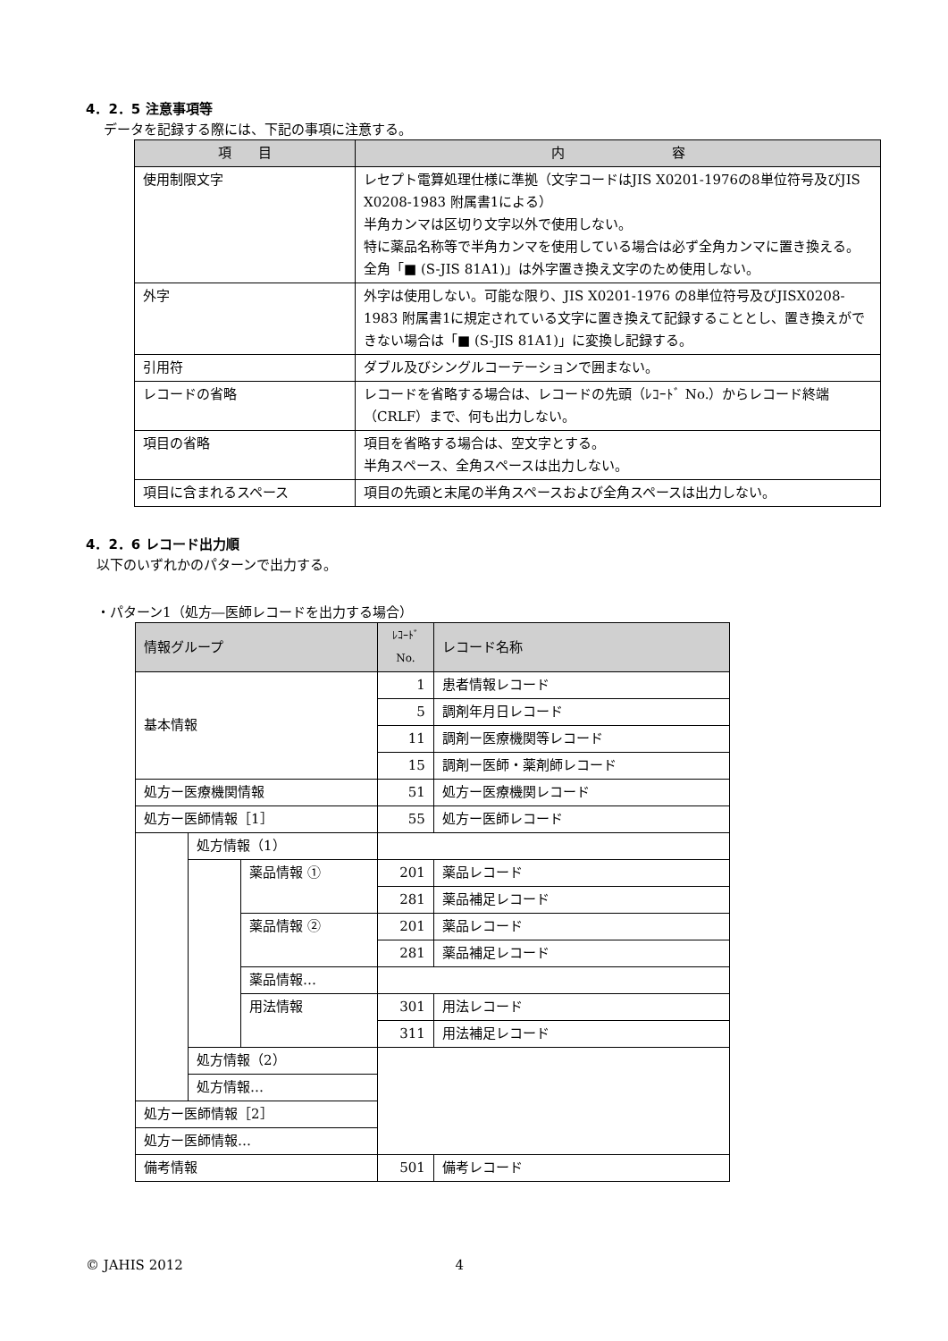4．2．5 注意事項等
データを記録する際には、下記の事項に注意する。
| 項 目 | 内 容 |
| --- | --- |
| 使用制限文字 | レセプト電算処理仕様に準拠（文字コードはJIS X0201-1976の8単位符号及びJIS X0208-1983 附属書1による） 半角カンマは区切り文字以外で使用しない。 特に薬品名称等で半角カンマを使用している場合は必ず全角カンマに置き換える。 全角「■ (S-JIS 81A1)」は外字置き換え文字のため使用しない。 |
| 外字 | 外字は使用しない。可能な限り、JIS X0201-1976 の8単位符号及びJISX0208-1983 附属書1に規定されている文字に置き換えて記録することとし、置き換えができない場合は「■ (S-JIS 81A1)」に変換し記録する。 |
| 引用符 | ダブル及びシングルコーテーションで囲まない。 |
| レコードの省略 | レコードを省略する場合は、レコードの先頭（ﾚｺｰﾄﾞ No.）からレコード終端（CRLF）まで、何も出力しない。 |
| 項目の省略 | 項目を省略する場合は、空文字とする。 半角スペース、全角スペースは出力しない。 |
| 項目に含まれるスペース | 項目の先頭と末尾の半角スペースおよび全角スペースは出力しない。 |
4．2．6 レコード出力順
以下のいずれかのパターンで出力する。
・パターン1（処方―医師レコードを出力する場合）
| 情報グループ | | | ﾚｺｰﾄﾞ No. | レコード名称 |
| --- | --- | --- | --- | --- |
| 基本情報 | | | 1 | 患者情報レコード |
| | | | 5 | 調剤年月日レコード |
| | | | 11 | 調剤ー医療機関等レコード |
| | | | 15 | 調剤ー医師・薬剤師レコード |
| 処方ー医療機関情報 | | | 51 | 処方ー医療機関レコード |
| 処方ー医師情報［1］ | | | 55 | 処方ー医師レコード |
| | 処方情報（1） | | | |
| | | 薬品情報 ① | 201 | 薬品レコード |
| | | | 281 | 薬品補足レコード |
| | | 薬品情報 ② | 201 | 薬品レコード |
| | | | 281 | 薬品補足レコード |
| | | 薬品情報… | | |
| | | 用法情報 | 301 | 用法レコード |
| | | | 311 | 用法補足レコード |
| | 処方情報（2） | | | |
| | 処方情報… | | | |
| 処方ー医師情報［2］ | | | | |
| 処方ー医師情報… | | | | |
| 備考情報 | | | 501 | 備考レコード |
© JAHIS 2012 4